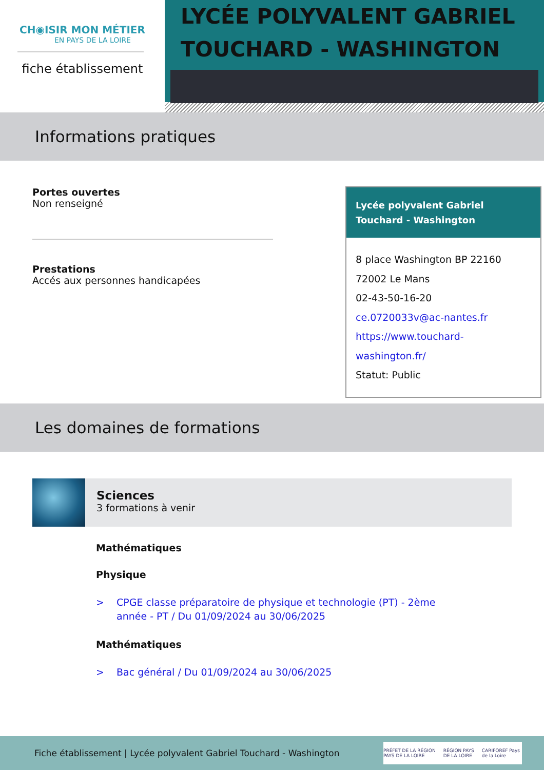CH◉ISIR MON MÉTIER
EN PAYS DE LA LOIRE
fiche établissement
LYCÉE POLYVALENT GABRIEL TOUCHARD - WASHINGTON
Informations pratiques
Portes ouvertes
Non renseigné
Prestations
Accés aux personnes handicapées
Lycée polyvalent Gabriel Touchard - Washington
8 place Washington BP 22160
72002 Le Mans
02-43-50-16-20
ce.0720033v@ac-nantes.fr
https://www.touchard-
washington.fr/
Statut: Public
Les domaines de formations
Sciences
3 formations à venir
Mathématiques
Physique
> CPGE classe préparatoire de physique et technologie (PT) - 2ème
année - PT / Du 01/09/2024 au 30/06/2025
Mathématiques
> Bac général / Du 01/09/2024 au 30/06/2025
Fiche établissement | Lycée polyvalent Gabriel Touchard - Washington
PRÉFET DE LA RÉGION PAYS DE LA LOIRE RÉGION PAYS DE LA LOIRE CARIFOREF Pays de la Loire